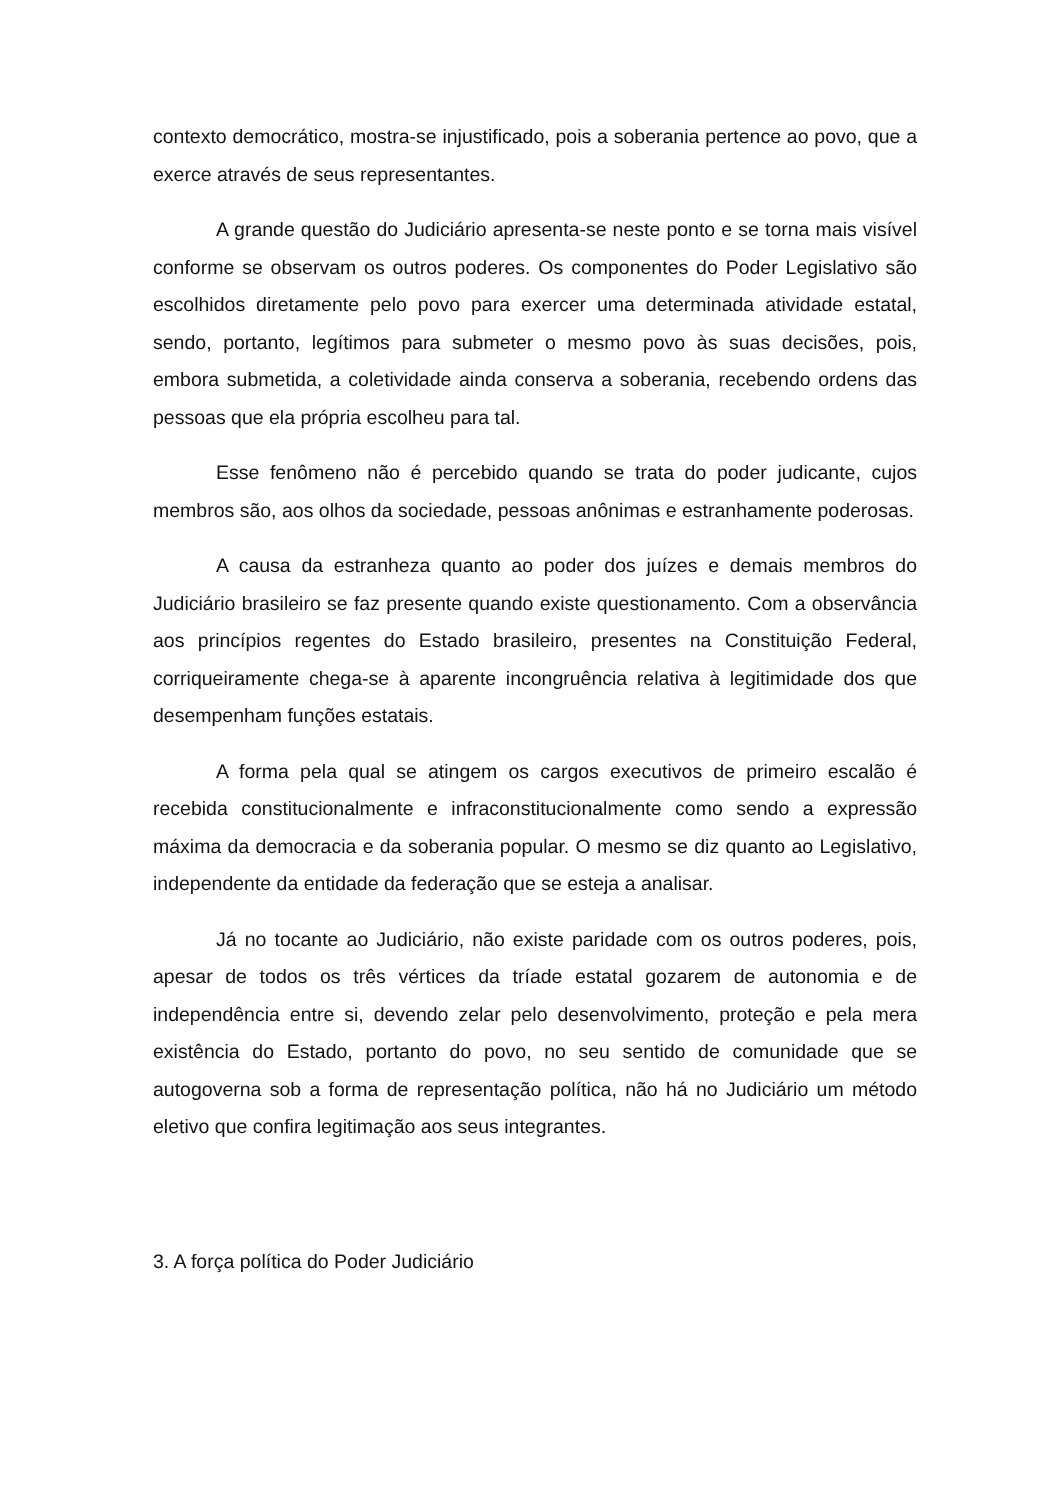contexto democrático, mostra-se injustificado, pois a soberania pertence ao povo, que a exerce através de seus representantes.
A grande questão do Judiciário apresenta-se neste ponto e se torna mais visível conforme se observam os outros poderes. Os componentes do Poder Legislativo são escolhidos diretamente pelo povo para exercer uma determinada atividade estatal, sendo, portanto, legítimos para submeter o mesmo povo às suas decisões, pois, embora submetida, a coletividade ainda conserva a soberania, recebendo ordens das pessoas que ela própria escolheu para tal.
Esse fenômeno não é percebido quando se trata do poder judicante, cujos membros são, aos olhos da sociedade, pessoas anônimas e estranhamente poderosas.
A causa da estranheza quanto ao poder dos juízes e demais membros do Judiciário brasileiro se faz presente quando existe questionamento. Com a observância aos princípios regentes do Estado brasileiro, presentes na Constituição Federal, corriqueiramente chega-se à aparente incongruência relativa à legitimidade dos que desempenham funções estatais.
A forma pela qual se atingem os cargos executivos de primeiro escalão é recebida constitucionalmente e infraconstitucionalmente como sendo a expressão máxima da democracia e da soberania popular. O mesmo se diz quanto ao Legislativo, independente da entidade da federação que se esteja a analisar.
Já no tocante ao Judiciário, não existe paridade com os outros poderes, pois, apesar de todos os três vértices da tríade estatal gozarem de autonomia e de independência entre si, devendo zelar pelo desenvolvimento, proteção e pela mera existência do Estado, portanto do povo, no seu sentido de comunidade que se autogoverna sob a forma de representação política, não há no Judiciário um método eletivo que confira legitimação aos seus integrantes.
3. A força política do Poder Judiciário